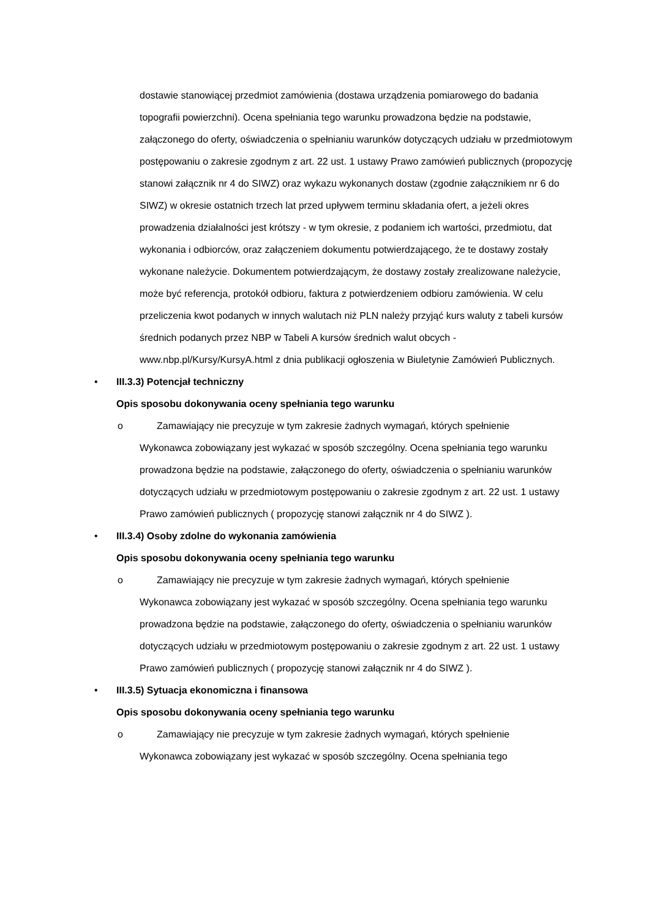dostawie stanowiącej przedmiot zamówienia (dostawa urządzenia pomiarowego do badania topografii powierzchni). Ocena spełniania tego warunku prowadzona będzie na podstawie, załączonego do oferty, oświadczenia o spełnianiu warunków dotyczących udziału w przedmiotowym postępowaniu o zakresie zgodnym z art. 22 ust. 1 ustawy Prawo zamówień publicznych (propozycję stanowi załącznik nr 4 do SIWZ) oraz wykazu wykonanych dostaw (zgodnie załącznikiem nr 6 do SIWZ) w okresie ostatnich trzech lat przed upływem terminu składania ofert, a jeżeli okres prowadzenia działalności jest krótszy - w tym okresie, z podaniem ich wartości, przedmiotu, dat wykonania i odbiorców, oraz załączeniem dokumentu potwierdzającego, że te dostawy zostały wykonane należycie. Dokumentem potwierdzającym, że dostawy zostały zrealizowane należycie, może być referencja, protokół odbioru, faktura z potwierdzeniem odbioru zamówienia. W celu przeliczenia kwot podanych w innych walutach niż PLN należy przyjąć kurs waluty z tabeli kursów średnich podanych przez NBP w Tabeli A kursów średnich walut obcych - www.nbp.pl/Kursy/KursyA.html z dnia publikacji ogłoszenia w Biuletynie Zamówień Publicznych.
• III.3.3) Potencjał techniczny
Opis sposobu dokonywania oceny spełniania tego warunku
o Zamawiający nie precyzuje w tym zakresie żadnych wymagań, których spełnienie
Wykonawca zobowiązany jest wykazać w sposób szczególny. Ocena spełniania tego warunku prowadzona będzie na podstawie, załączonego do oferty, oświadczenia o spełnianiu warunków dotyczących udziału w przedmiotowym postępowaniu o zakresie zgodnym z art. 22 ust. 1 ustawy Prawo zamówień publicznych ( propozycję stanowi załącznik nr 4 do SIWZ ).
• III.3.4) Osoby zdolne do wykonania zamówienia
Opis sposobu dokonywania oceny spełniania tego warunku
o Zamawiający nie precyzuje w tym zakresie żadnych wymagań, których spełnienie
Wykonawca zobowiązany jest wykazać w sposób szczególny. Ocena spełniania tego warunku prowadzona będzie na podstawie, załączonego do oferty, oświadczenia o spełnianiu warunków dotyczących udziału w przedmiotowym postępowaniu o zakresie zgodnym z art. 22 ust. 1 ustawy Prawo zamówień publicznych ( propozycję stanowi załącznik nr 4 do SIWZ ).
• III.3.5) Sytuacja ekonomiczna i finansowa
Opis sposobu dokonywania oceny spełniania tego warunku
o Zamawiający nie precyzuje w tym zakresie żadnych wymagań, których spełnienie
Wykonawca zobowiązany jest wykazać w sposób szczególny. Ocena spełniania tego